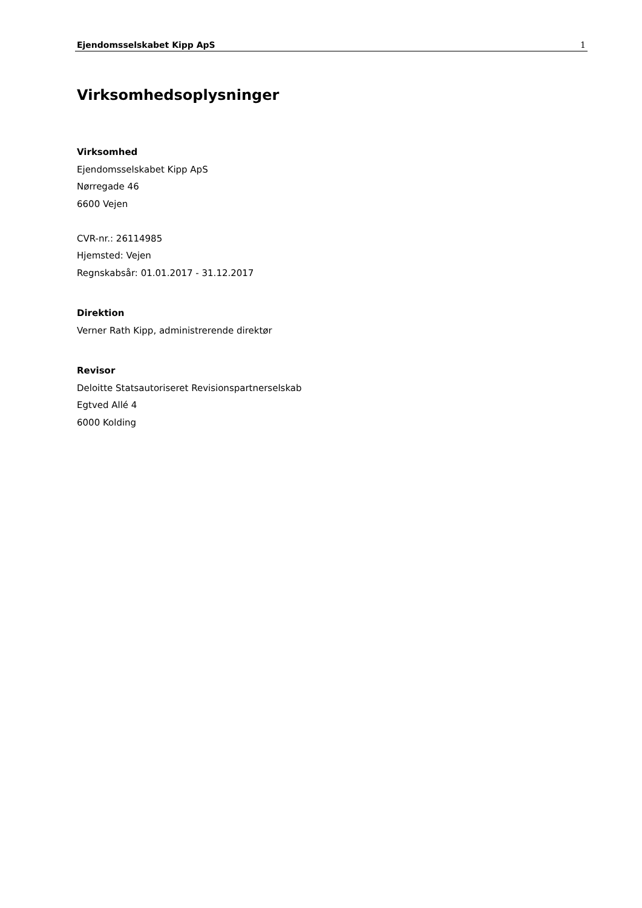Ejendomsselskabet Kipp ApS 1
Virksomhedsoplysninger
Virksomhed
Ejendomsselskabet Kipp ApS
Nørregade 46
6600 Vejen
CVR-nr.: 26114985
Hjemsted: Vejen
Regnskabsår: 01.01.2017 - 31.12.2017
Direktion
Verner Rath Kipp, administrerende direktør
Revisor
Deloitte Statsautoriseret Revisionspartnerselskab
Egtved Allé 4
6000 Kolding